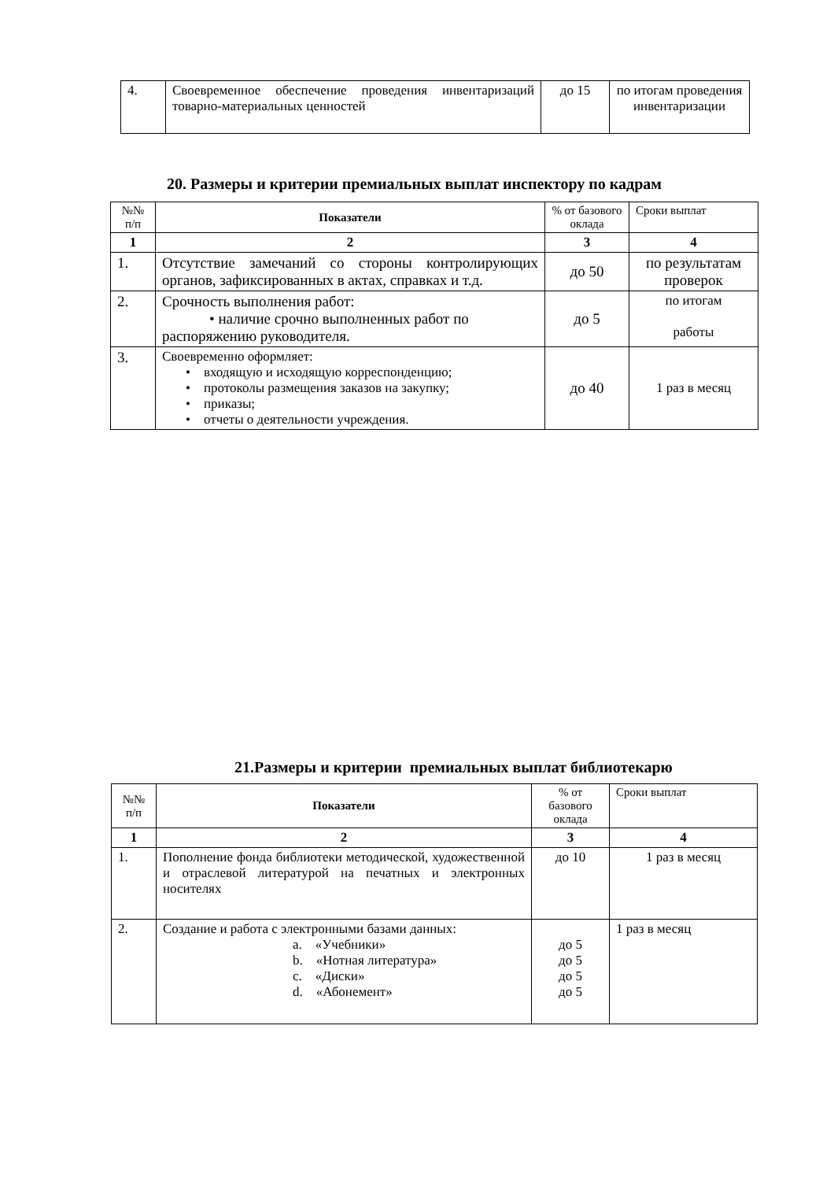| 4. | Своевременное обеспечение проведения инвентаризаций товарно-материальных ценностей | до 15 | по итогам проведения инвентаризации |
20. Размеры и критерии премиальных выплат инспектору по кадрам
| №№ п/п | Показатели | % от базового оклада | Сроки выплат |
| 1 | 2 | 3 | 4 |
| 1. | Отсутствие замечаний со стороны контролирующих органов, зафиксированных в актах, справках и т.д. | до 50 | по результатам проверок |
| 2. | Срочность выполнения работ: • наличие срочно выполненных работ по распоряжению руководителя. | до 5 | по итогам работы |
| 3. | Своевременно оформляет: • входящую и исходящую корреспонденцию; • протоколы размещения заказов на закупку; • приказы; • отчеты о деятельности учреждения. | до 40 | 1 раз в месяц |
21.Размеры и критерии премиальных выплат библиотекарю
| №№ п/п | Показатели | % от базового оклада | Сроки выплат |
| 1 | 2 | 3 | 4 |
| 1. | Пополнение фонда библиотеки методической, художественной и отраслевой литературой на печатных и электронных носителях | до 10 | 1 раз в месяц |
| 2. | Создание и работа с электронными базами данных: a. «Учебники» b. «Нотная литература» c. «Диски» d. «Абонемент» | до 5 до 5 до 5 до 5 | 1 раз в месяц |